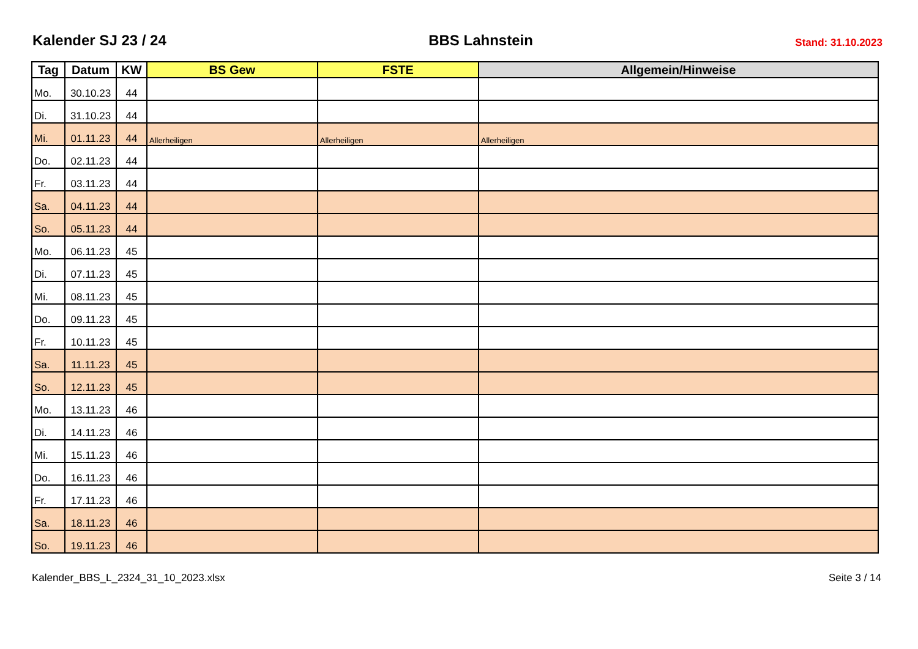Kalender SJ 23 / 24 BBS Lahnstein Stand: 31.10.2023
| Tag | Datum | KW | BS Gew | FSTE | Allgemein/Hinweise |
| --- | --- | --- | --- | --- | --- |
| Mo. | 30.10.23 | 44 | | | |
| Di. | 31.10.23 | 44 | | | |
| Mi. | 01.11.23 | 44 | Allerheiligen | Allerheiligen | Allerheiligen |
| Do. | 02.11.23 | 44 | | | |
| Fr. | 03.11.23 | 44 | | | |
| Sa. | 04.11.23 | 44 | | | |
| So. | 05.11.23 | 44 | | | |
| Mo. | 06.11.23 | 45 | | | |
| Di. | 07.11.23 | 45 | | | |
| Mi. | 08.11.23 | 45 | | | |
| Do. | 09.11.23 | 45 | | | |
| Fr. | 10.11.23 | 45 | | | |
| Sa. | 11.11.23 | 45 | | | |
| So. | 12.11.23 | 45 | | | |
| Mo. | 13.11.23 | 46 | | | |
| Di. | 14.11.23 | 46 | | | |
| Mi. | 15.11.23 | 46 | | | |
| Do. | 16.11.23 | 46 | | | |
| Fr. | 17.11.23 | 46 | | | |
| Sa. | 18.11.23 | 46 | | | |
| So. | 19.11.23 | 46 | | | |
Kalender_BBS_L_2324_31_10_2023.xlsx Seite 3 / 14